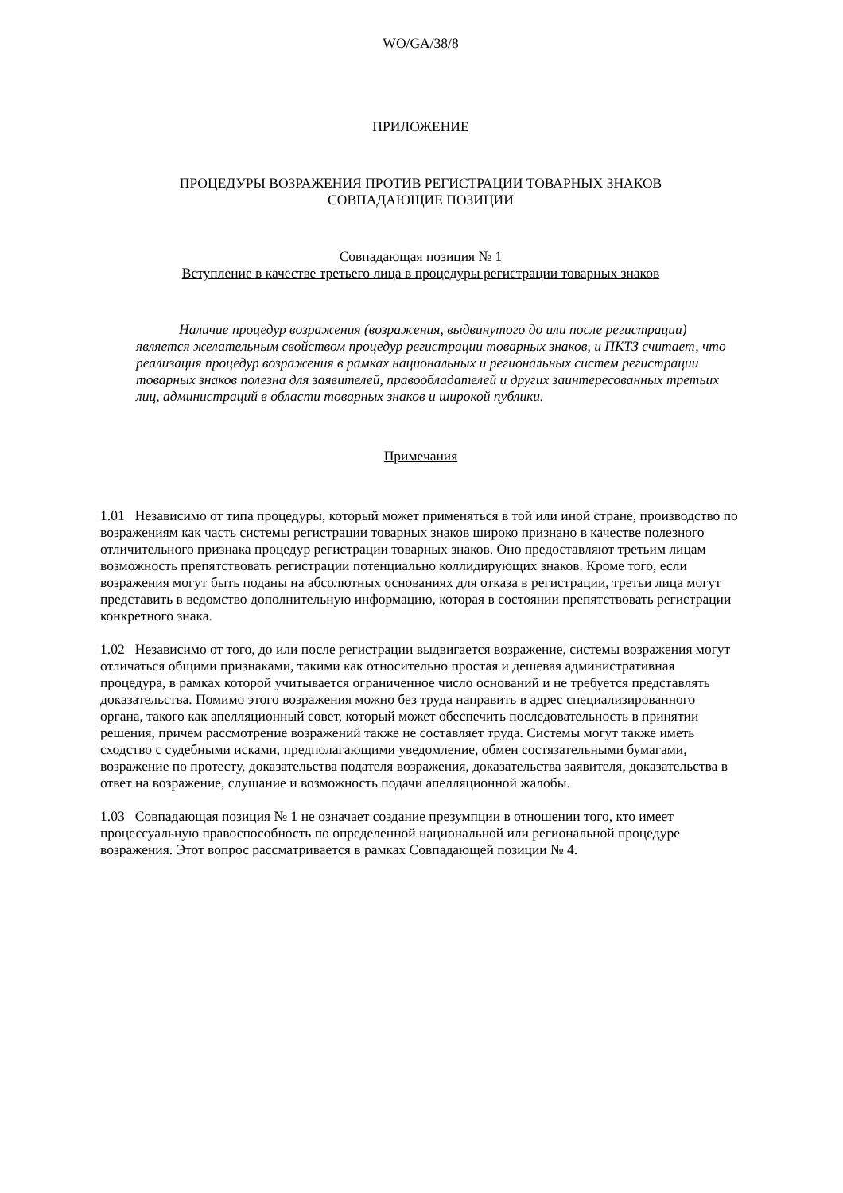WO/GA/38/8
ПРИЛОЖЕНИЕ
ПРОЦЕДУРЫ ВОЗРАЖЕНИЯ ПРОТИВ РЕГИСТРАЦИИ ТОВАРНЫХ ЗНАКОВ
СОВПАДАЮЩИЕ ПОЗИЦИИ
Совпадающая позиция № 1
Вступление в качестве третьего лица в процедуры регистрации товарных знаков
Наличие процедур возражения (возражения, выдвинутого до или после регистрации) является желательным свойством процедур регистрации товарных знаков, и ПКТЗ считает, что реализация процедур возражения в рамках национальных и региональных систем регистрации товарных знаков полезна для заявителей, правообладателей и других заинтересованных третьих лиц, администраций в области товарных знаков и широкой публики.
Примечания
1.01 Независимо от типа процедуры, который может применяться в той или иной стране, производство по возражениям как часть системы регистрации товарных знаков широко признано в качестве полезного отличительного признака процедур регистрации товарных знаков. Оно предоставляют третьим лицам возможность препятствовать регистрации потенциально коллидирующих знаков. Кроме того, если возражения могут быть поданы на абсолютных основаниях для отказа в регистрации, третьи лица могут представить в ведомство дополнительную информацию, которая в состоянии препятствовать регистрации конкретного знака.
1.02 Независимо от того, до или после регистрации выдвигается возражение, системы возражения могут отличаться общими признаками, такими как относительно простая и дешевая административная процедура, в рамках которой учитывается ограниченное число оснований и не требуется представлять доказательства. Помимо этого возражения можно без труда направить в адрес специализированного органа, такого как апелляционный совет, который может обеспечить последовательность в принятии решения, причем рассмотрение возражений также не составляет труда. Системы могут также иметь сходство с судебными исками, предполагающими уведомление, обмен состязательными бумагами, возражение по протесту, доказательства подателя возражения, доказательства заявителя, доказательства в ответ на возражение, слушание и возможность подачи апелляционной жалобы.
1.03 Совпадающая позиция № 1 не означает создание презумпции в отношении того, кто имеет процессуальную правоспособность по определенной национальной или региональной процедуре возражения. Этот вопрос рассматривается в рамках Совпадающей позиции № 4.